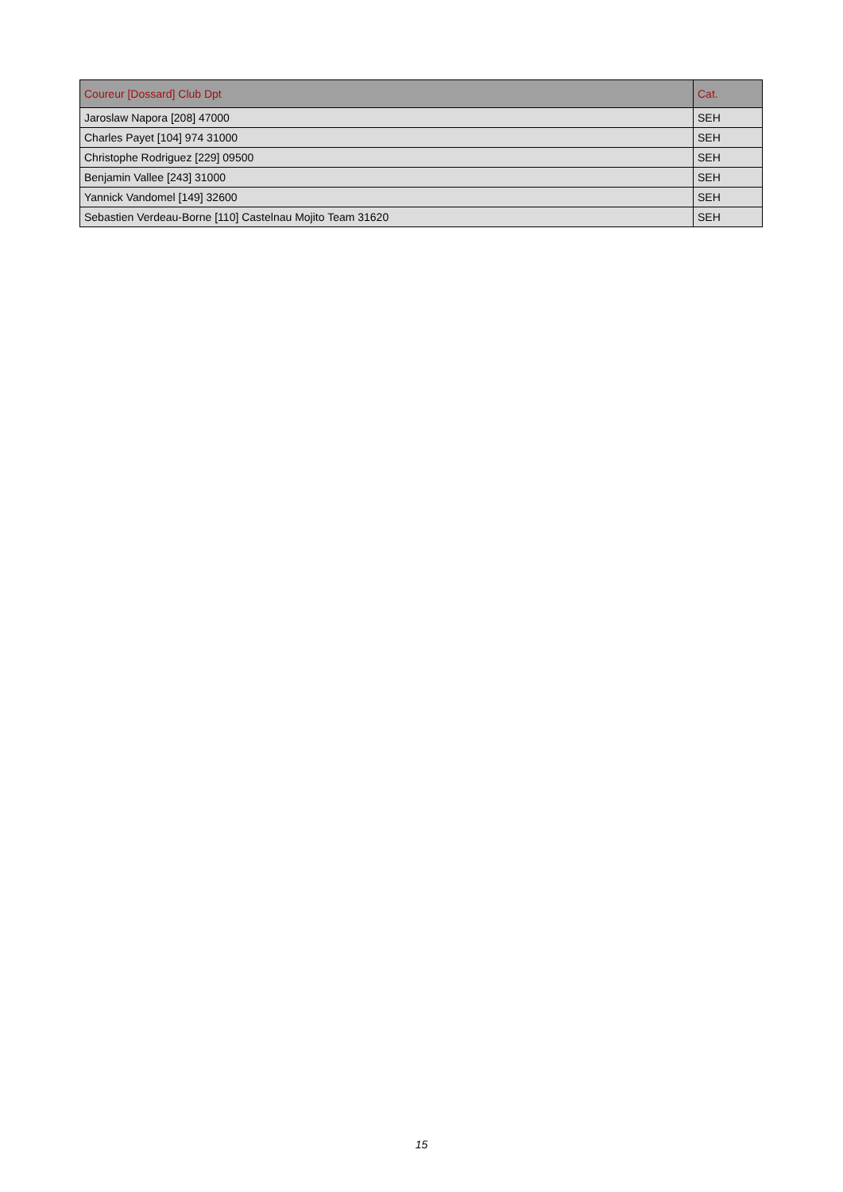| Coureur [Dossard] Club Dpt | Cat. |
| --- | --- |
| Jaroslaw Napora [208] 47000 | SEH |
| Charles Payet [104] 974 31000 | SEH |
| Christophe Rodriguez [229] 09500 | SEH |
| Benjamin Vallee [243] 31000 | SEH |
| Yannick Vandomel [149] 32600 | SEH |
| Sebastien Verdeau-Borne [110] Castelnau Mojito Team 31620 | SEH |
15